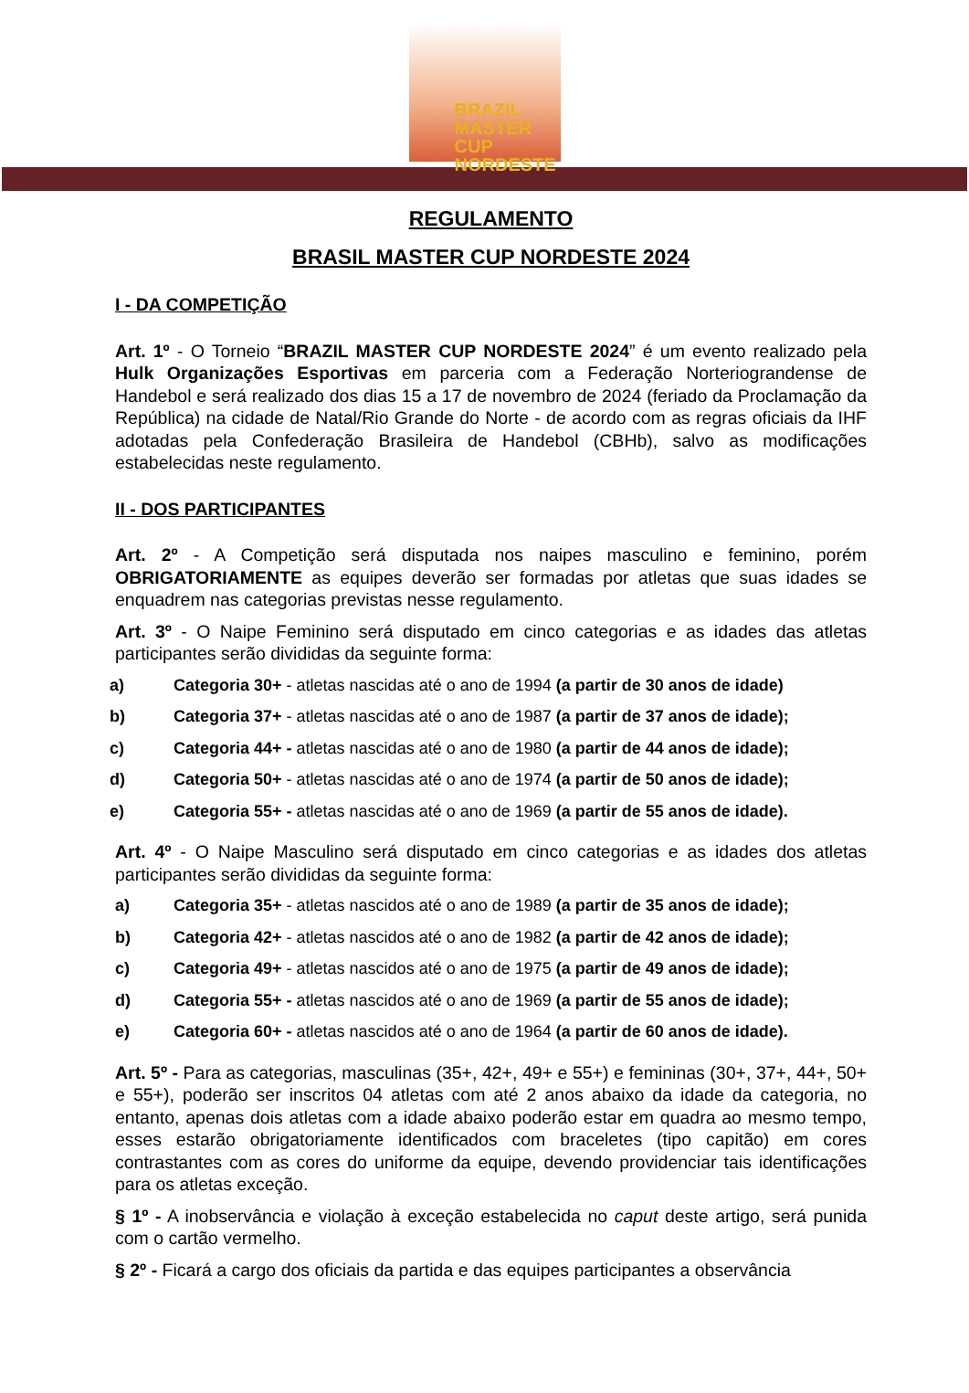BRAZIL
MASTER CUP
NORDESTE
REGULAMENTO
BRASIL MASTER CUP NORDESTE 2024
I - DA COMPETIÇÃO
Art. 1º - O Torneio “BRAZIL MASTER CUP NORDESTE 2024” é um evento realizado pela Hulk Organizações Esportivas em parceria com a Federação Norteriograndense de Handebol e será realizado dos dias 15 a 17 de novembro de 2024 (feriado da Proclamação da República) na cidade de Natal/Rio Grande do Norte - de acordo com as regras oficiais da IHF adotadas pela Confederação Brasileira de Handebol (CBHb), salvo as modificações estabelecidas neste regulamento.
II - DOS PARTICIPANTES
Art. 2º - A Competição será disputada nos naipes masculino e feminino, porém OBRIGATORIAMENTE as equipes deverão ser formadas por atletas que suas idades se enquadrem nas categorias previstas nesse regulamento.
Art. 3º - O Naipe Feminino será disputado em cinco categorias e as idades das atletas participantes serão divididas da seguinte forma:
a) Categoria 30+ - atletas nascidas até o ano de 1994 (a partir de 30 anos de idade)
b) Categoria 37+ - atletas nascidas até o ano de 1987 (a partir de 37 anos de idade);
c) Categoria 44+ - atletas nascidas até o ano de 1980 (a partir de 44 anos de idade);
d) Categoria 50+ - atletas nascidas até o ano de 1974 (a partir de 50 anos de idade);
e) Categoria 55+ - atletas nascidas até o ano de 1969 (a partir de 55 anos de idade).
Art. 4º - O Naipe Masculino será disputado em cinco categorias e as idades dos atletas participantes serão divididas da seguinte forma:
a) Categoria 35+ - atletas nascidos até o ano de 1989 (a partir de 35 anos de idade);
b) Categoria 42+ - atletas nascidos até o ano de 1982 (a partir de 42 anos de idade);
c) Categoria 49+ - atletas nascidos até o ano de 1975 (a partir de 49 anos de idade);
d) Categoria 55+ - atletas nascidos até o ano de 1969 (a partir de 55 anos de idade);
e) Categoria 60+ - atletas nascidos até o ano de 1964 (a partir de 60 anos de idade).
Art. 5º - Para as categorias, masculinas (35+, 42+, 49+ e 55+) e femininas (30+, 37+, 44+, 50+ e 55+), poderão ser inscritos 04 atletas com até 2 anos abaixo da idade da categoria, no entanto, apenas dois atletas com a idade abaixo poderão estar em quadra ao mesmo tempo, esses estarão obrigatoriamente identificados com braceletes (tipo capitão) em cores contrastantes com as cores do uniforme da equipe, devendo providenciar tais identificações para os atletas exceção.
§ 1º - A inobservância e violação à exceção estabelecida no caput deste artigo, será punida com o cartão vermelho.
§ 2º - Ficará a cargo dos oficiais da partida e das equipes participantes a observância